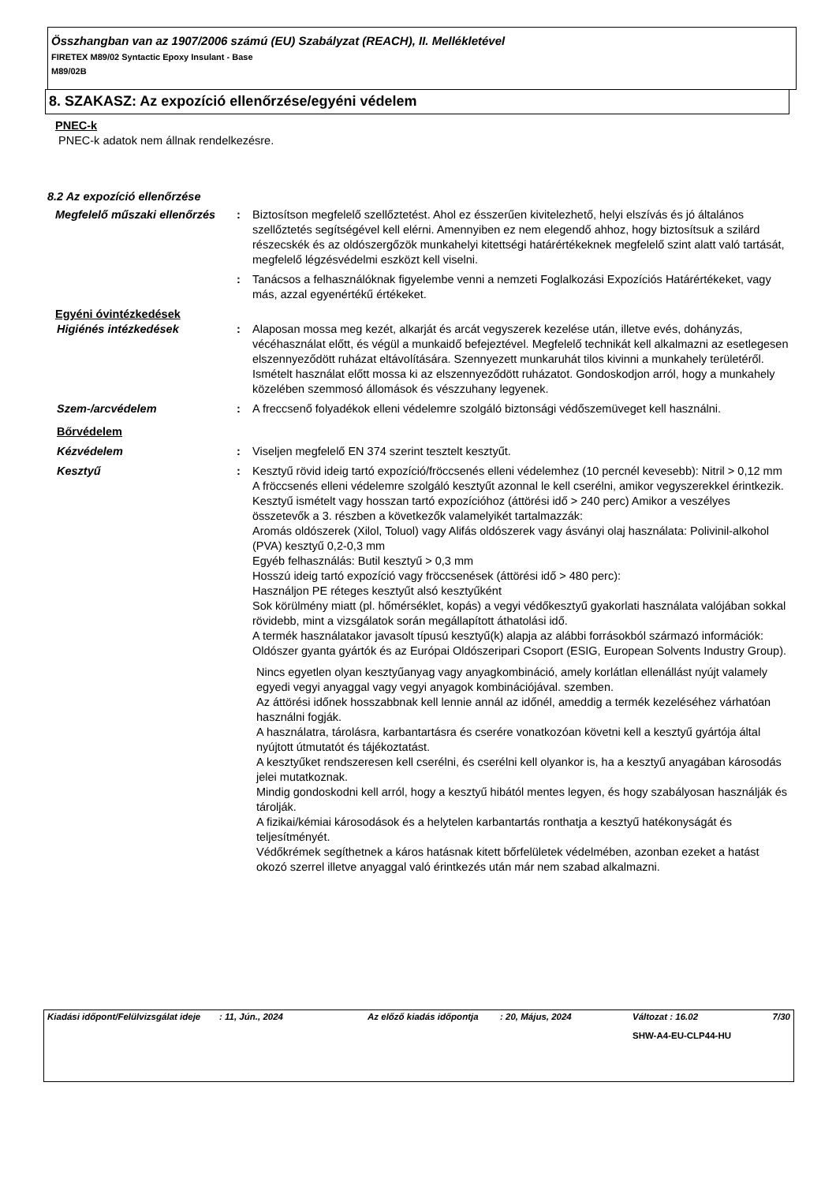Összhangban van az 1907/2006 számú (EU) Szabályzat (REACH), II. Mellékletével
FIRETEX M89/02 Syntactic Epoxy Insulant - Base
M89/02B
8. SZAKASZ: Az expozíció ellenőrzése/egyéni védelem
PNEC-k
PNEC-k adatok nem állnak rendelkezésre.
8.2 Az expozíció ellenőrzése
Megfelelő műszaki ellenőrzés
: Biztosítson megfelelő szellőztetést. Ahol ez ésszerűen kivitelezhető, helyi elszívás és jó általános szellőztetés segítségével kell elérni. Amennyiben ez nem elegendő ahhoz, hogy biztosítsuk a szilárd részecskék és az oldószergőzök munkahelyi kitettségi határértékeknek megfelelő szint alatt való tartását, megfelelő légzésvédelmi eszközt kell viselni.
: Tanácsos a felhasználóknak figyelembe venni a nemzeti Foglalkozási Expozíciós Határértékeket, vagy más, azzal egyenértékű értékeket.
Egyéni óvintézkedések
Higiénés intézkedések : Alaposan mossa meg kezét, alkarját és arcát vegyszerek kezelése után, illetve evés, dohányzás, vécéhasználat előtt, és végül a munkaidő befejeztével. Megfelelő technikát kell alkalmazni az esetlegesen elszennyeződött ruházat eltávolítására. Szennyezett munkaruhát tilos kivinni a munkahely területéről. Ismételt használat előtt mossa ki az elszennyeződött ruházatot. Gondoskodjon arról, hogy a munkahely közelében szemmosó állomások és vészzuhany legyenek.
Szem-/arcvédelem : A freccsenő folyadékok elleni védelemre szolgáló biztonsági védőszemüveget kell használni.
Bőrvédelem
Kézvédelem : Viseljen megfelelő EN 374 szerint tesztelt kesztyűt.
Kesztyű : Kesztyű rövid ideig tartó expozíció/fröccsenés elleni védelemhez (10 percnél kevesebb): Nitril > 0,12 mm A fröccsenés elleni védelemre szolgáló kesztyűt azonnal le kell cserélni, amikor vegyszerekkel érintkezik.
Kesztyű ismételt vagy hosszan tartó expozícióhoz (áttörési idő > 240 perc) Amikor a veszélyes összetevők a 3. részben a következők valamelyikét tartalmazzák:
Aromás oldószerek (Xilol, Toluol) vagy Alifás oldószerek vagy ásványi olaj használata: Polivinil-alkohol (PVA) kesztyű 0,2-0,3 mm
Egyéb felhasználás: Butil kesztyű > 0,3 mm
Hosszú ideig tartó expozíció vagy fröccsenések (áttörési idő > 480 perc):
Használjon PE réteges kesztyűt alsó kesztyűként
Sok körülmény miatt (pl. hőmérséklet, kopás) a vegyi védőkesztyű gyakorlati használata valójában sokkal rövidebb, mint a vizsgálatok során megállapított áthatolási idő.
A termék használatakor javasolt típusú kesztyű(k) alapja az alábbi forrásokból származó információk: Oldószer gyanta gyártók és az Európai Oldószeripari Csoport (ESIG, European Solvents Industry Group).
Nincs egyetlen olyan kesztyűanyag vagy anyagkombináció, amely korlátlan ellenállást nyújt valamely egyedi vegyi anyaggal vagy vegyi anyagok kombinációjával. szemben.
Az áttörési időnek hosszabbnak kell lennie annál az időnél, ameddig a termék kezeléséhez várhatóan használni fogják.
A használatra, tárolásra, karbantartásra és cserére vonatkozóan követni kell a kesztyű gyártója által nyújtott útmutatót és tájékoztatást.
A kesztyűket rendszeresen kell cserélni, és cserélni kell olyankor is, ha a kesztyű anyagában károsodás jelei mutatkoznak.
Mindig gondoskodni kell arról, hogy a kesztyű hibától mentes legyen, és hogy szabályosan használják és tárolják.
A fizikai/kémiai károsodások és a helytelen karbantartás ronthatja a kesztyű hatékonyságát és teljesítményét.
Védőkrémek segíthetnek a káros hatásnak kitett bőrfelületek védelmében, azonban ezeket a hatást okozó szerrel illetve anyaggal való érintkezés után már nem szabad alkalmazni.
| Kiadási időpont/Felülvizsgálat ideje | : 11, Jún., 2024 | Az előző kiadás időpontja | : 20, Május, 2024 | Változat : 16.02 | 7/30 |
| | | | | SHW-A4-EU-CLP44-HU | |